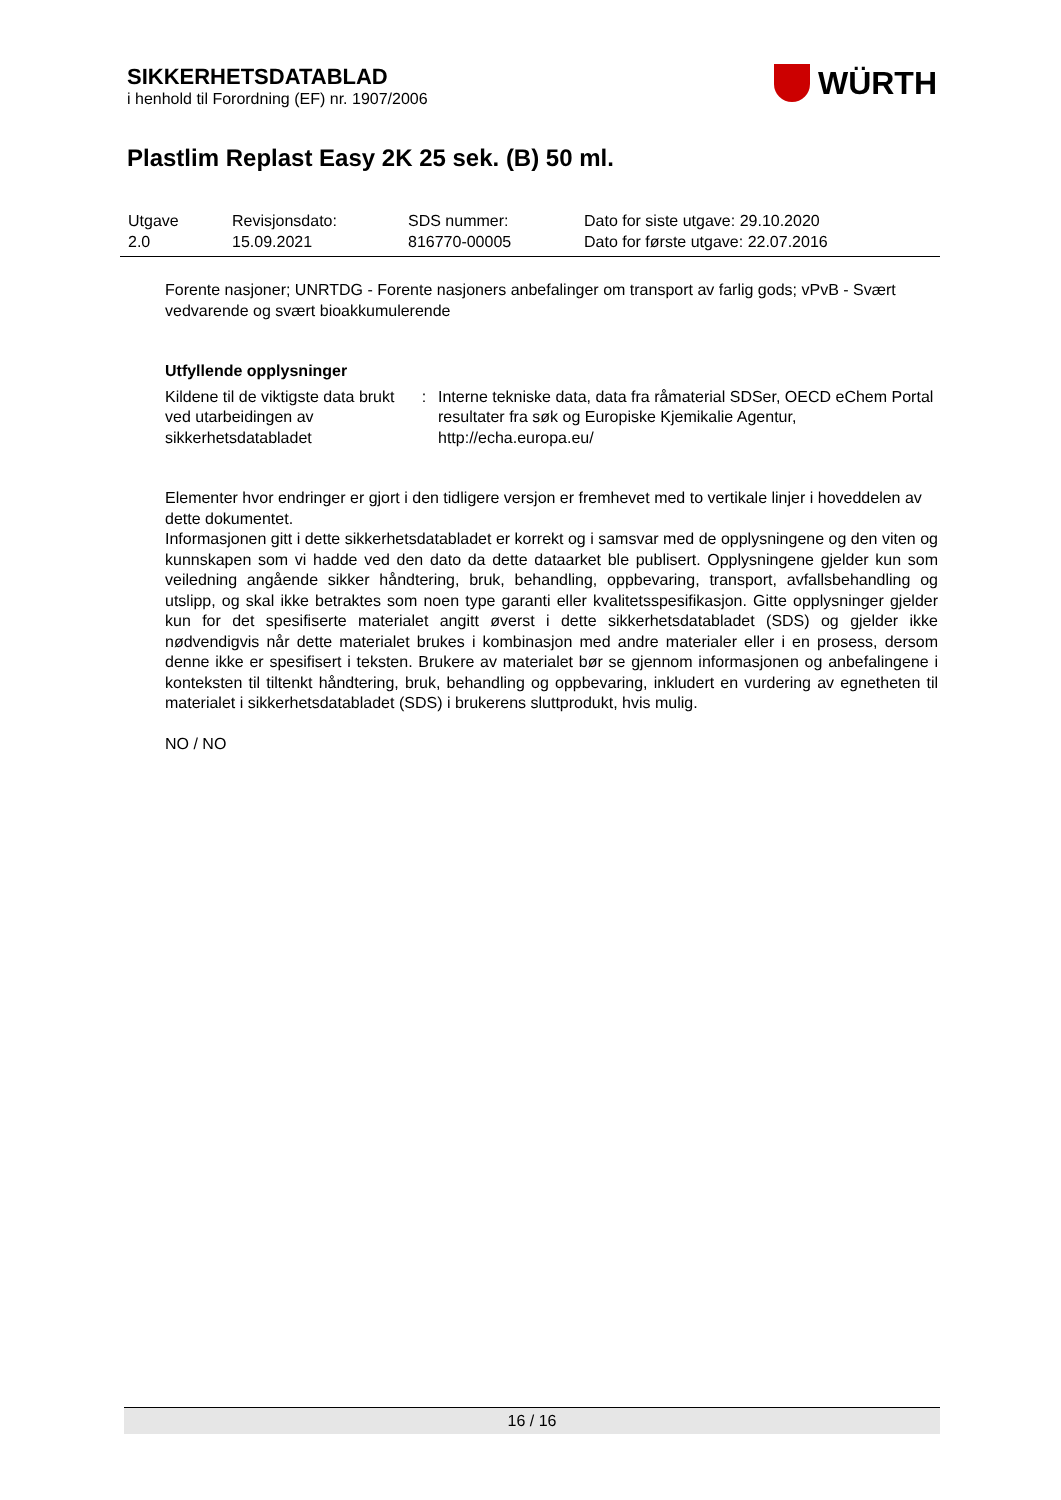SIKKERHETSDATABLAD
i henhold til Forordning (EF) nr. 1907/2006
WÜRTH
Plastlim Replast Easy 2K 25 sek. (B) 50 ml.
| Utgave 2.0 | Revisjonsdato: 15.09.2021 | SDS nummer: 816770-00005 | Dato for siste utgave: 29.10.2020 Dato for første utgave: 22.07.2016 |
Forente nasjoner; UNRTDG - Forente nasjoners anbefalinger om transport av farlig gods; vPvB - Svært vedvarende og svært bioakkumulerende
Utfyllende opplysninger
| Kildene til de viktigste data brukt ved utarbeidingen av sikkerhetsdatabladet | : | Interne tekniske data, data fra råmaterial SDSer, OECD eChem Portal resultater fra søk og Europiske Kjemikalie Agentur, http://echa.europa.eu/ |
Elementer hvor endringer er gjort i den tidligere versjon er fremhevet med to vertikale linjer i hoveddelen av dette dokumentet.
Informasjonen gitt i dette sikkerhetsdatabladet er korrekt og i samsvar med de opplysningene og den viten og kunnskapen som vi hadde ved den dato da dette dataarket ble publisert. Opplysningene gjelder kun som veiledning angående sikker håndtering, bruk, behandling, oppbevaring, transport, avfallsbehandling og utslipp, og skal ikke betraktes som noen type garanti eller kvalitetsspesifikasjon. Gitte opplysninger gjelder kun for det spesifiserte materialet angitt øverst i dette sikkerhetsdatabladet (SDS) og gjelder ikke nødvendigvis når dette materialet brukes i kombinasjon med andre materialer eller i en prosess, dersom denne ikke er spesifisert i teksten. Brukere av materialet bør se gjennom informasjonen og anbefalingene i konteksten til tiltenkt håndtering, bruk, behandling og oppbevaring, inkludert en vurdering av egnetheten til materialet i sikkerhetsdatabladet (SDS) i brukerens sluttprodukt, hvis mulig.
NO / NO
16 / 16